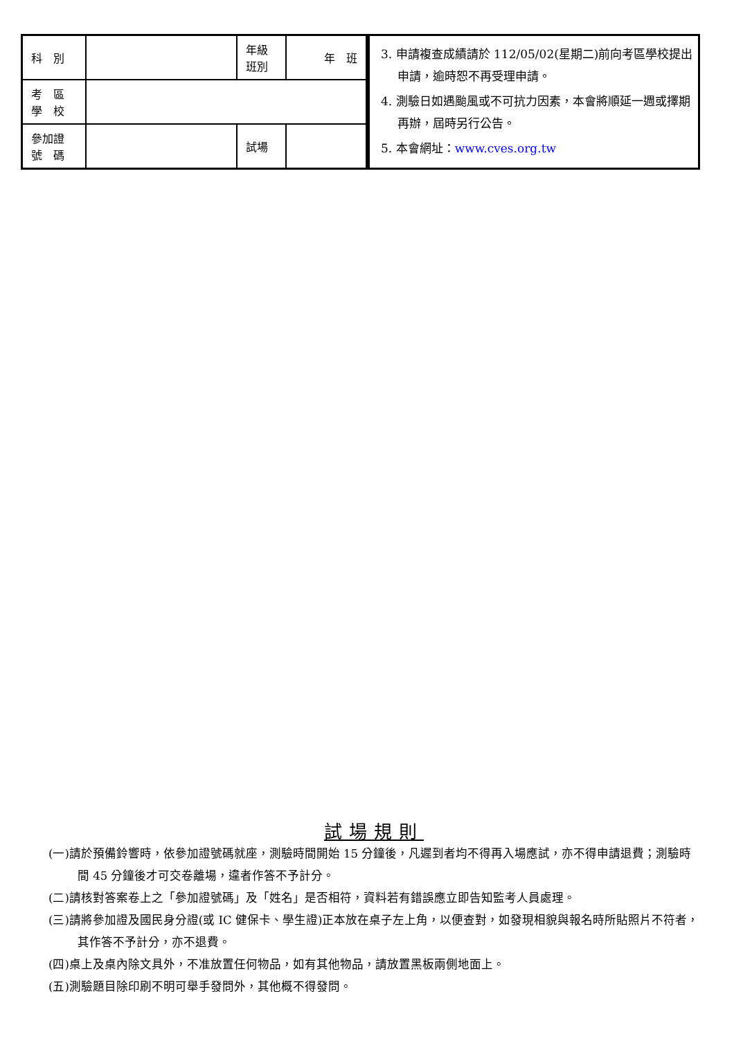| 科 別 | | 年級 班別 | 年 班 |
| 考 區 學 校 | | | |
| 參加證 號 碼 | | 試場 | |
3. 申請複查成績請於 112/05/02(星期二)前向考區學校提出申請，逾時恕不再受理申請。
4. 測驗日如遇颱風或不可抗力因素，本會將順延一週或擇期再辦，屆時另行公告。
5. 本會網址：www.cves.org.tw
試場規則
(一)請於預備鈴響時，依參加證號碼就座，測驗時間開始 15 分鐘後，凡遲到者均不得再入場應試，亦不得申請退費；測驗時間 45 分鐘後才可交卷離場，違者作答不予計分。
(二)請核對答案卷上之「參加證號碼」及「姓名」是否相符，資料若有錯誤應立即告知監考人員處理。
(三)請將參加證及國民身分證(或 IC 健保卡、學生證)正本放在桌子左上角，以便查對，如發現相貌與報名時所貼照片不符者，其作答不予計分，亦不退費。
(四)桌上及桌內除文具外，不准放置任何物品，如有其他物品，請放置黑板兩側地面上。
(五)測驗題目除印刷不明可舉手發問外，其他概不得發問。